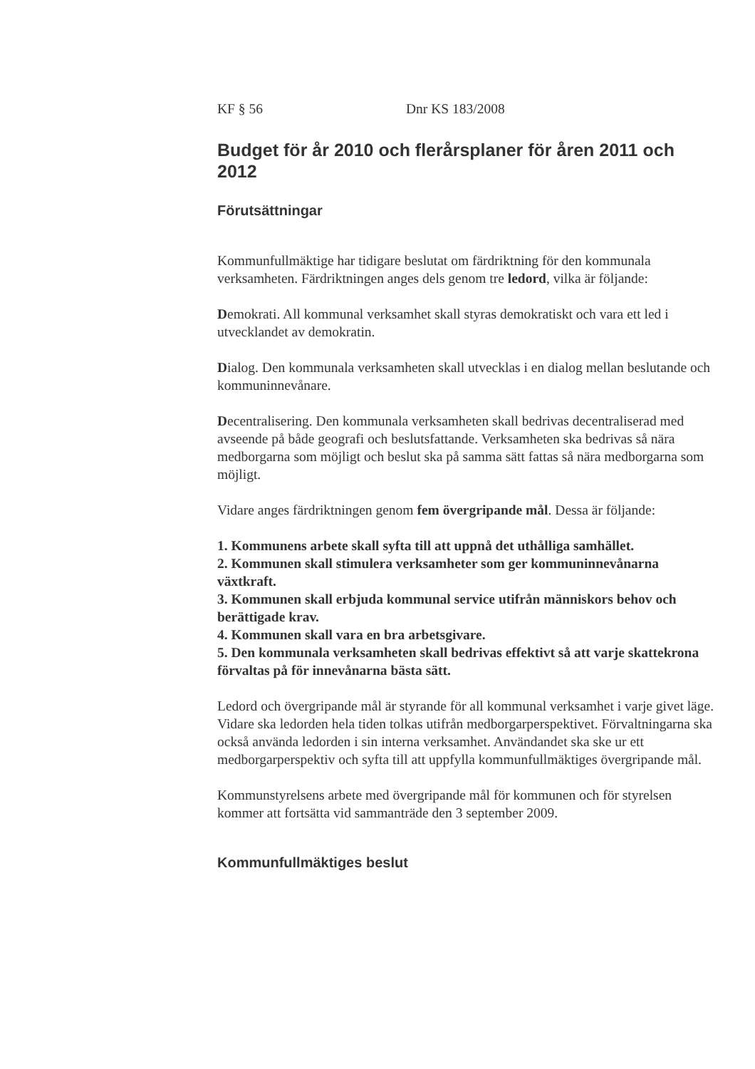KF § 56 Dnr KS 183/2008
Budget för år 2010 och flerårsplaner för åren 2011 och 2012
Förutsättningar
Kommunfullmäktige har tidigare beslutat om färdriktning för den kommunala verksamheten. Färdriktningen anges dels genom tre ledord, vilka är följande:
Demokrati. All kommunal verksamhet skall styras demokratiskt och vara ett led i utvecklandet av demokratin.
Dialog. Den kommunala verksamheten skall utvecklas i en dialog mellan beslutande och kommuninnevånare.
Decentralisering. Den kommunala verksamheten skall bedrivas decentraliserad med avseende på både geografi och beslutsfattande. Verksamheten ska bedrivas så nära medborgarna som möjligt och beslut ska på samma sätt fattas så nära medborgarna som möjligt.
Vidare anges färdriktningen genom fem övergripande mål. Dessa är följande:
1. Kommunens arbete skall syfta till att uppnå det uthålliga samhället.
2. Kommunen skall stimulera verksamheter som ger kommuninnevånarna växtkraft.
3. Kommunen skall erbjuda kommunal service utifrån människors behov och berättigade krav.
4. Kommunen skall vara en bra arbetsgivare.
5. Den kommunala verksamheten skall bedrivas effektivt så att varje skattekrona förvaltas på för innevånarna bästa sätt.
Ledord och övergripande mål är styrande för all kommunal verksamhet i varje givet läge. Vidare ska ledorden hela tiden tolkas utifrån medborgarperspektivet. Förvaltningarna ska också använda ledorden i sin interna verksamhet. Användandet ska ske ur ett medborgarperspektiv och syfta till att uppfylla kommunfullmäktiges övergripande mål.
Kommunstyrelsens arbete med övergripande mål för kommunen och för styrelsen kommer att fortsätta vid sammanträde den 3 september 2009.
Kommunfullmäktiges beslut